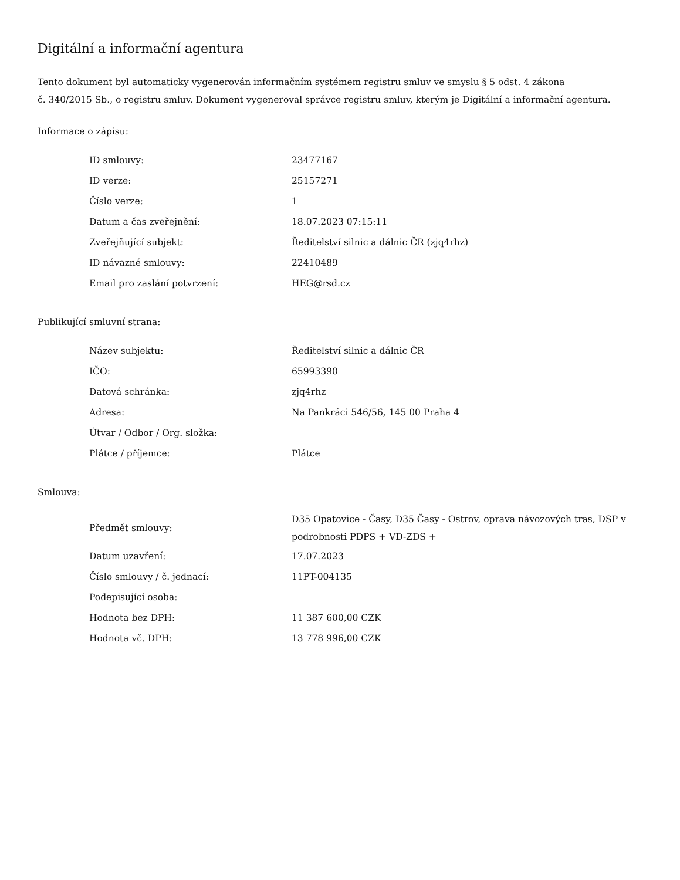Digitální a informační agentura
Tento dokument byl automaticky vygenerován informačním systémem registru smluv ve smyslu § 5 odst. 4 zákona
č. 340/2015 Sb., o registru smluv. Dokument vygeneroval správce registru smluv, kterým je Digitální a informační agentura.
Informace o zápisu:
| ID smlouvy: | 23477167 |
| ID verze: | 25157271 |
| Číslo verze: | 1 |
| Datum a čas zveřejnění: | 18.07.2023 07:15:11 |
| Zveřejňující subjekt: | Ředitelství silnic a dálnic ČR (zjq4rhz) |
| ID návazné smlouvy: | 22410489 |
| Email pro zaslání potvrzení: | HEG@rsd.cz |
Publikující smluvní strana:
| Název subjektu: | Ředitelství silnic a dálnic ČR |
| IČO: | 65993390 |
| Datová schránka: | zjq4rhz |
| Adresa: | Na Pankráci 546/56, 145 00 Praha 4 |
| Útvar / Odbor / Org. složka: | |
| Plátce / příjemce: | Plátce |
Smlouva:
| Předmět smlouvy: | D35 Opatovice - Časy, D35 Časy - Ostrov, oprava návozových tras, DSP v podrobnosti PDPS + VD-ZDS + |
| Datum uzavření: | 17.07.2023 |
| Číslo smlouvy / č. jednací: | 11PT-004135 |
| Podepisující osoba: | |
| Hodnota bez DPH: | 11 387 600,00 CZK |
| Hodnota vč. DPH: | 13 778 996,00 CZK |